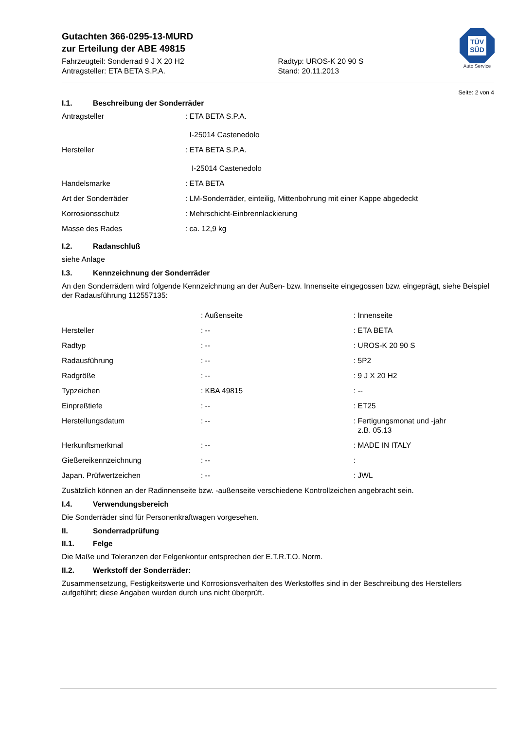TÜV
SÜD
Auto Service
Gutachten 366-0295-13-MURD
zur Erteilung der ABE 49815
Fahrzeugteil: Sonderrad 9 J X 20 H2
Antragsteller: ETA BETA S.P.A.
Radtyp: UROS-K 20 90 S
Stand: 20.11.2013
Seite: 2 von 4
I.1. Beschreibung der Sonderräder
| Antragsteller | : ETA BETA S.P.A. I-25014 Castenedolo |
| Hersteller | : ETA BETA S.P.A. I-25014 Castenedolo |
| Handelsmarke | : ETA BETA |
| Art der Sonderräder | : LM-Sonderräder, einteilig, Mittenbohrung mit einer Kappe abgedeckt |
| Korrosionsschutz | : Mehrschicht-Einbrennlackierung |
| Masse des Rades | : ca. 12,9 kg |
I.2. Radanschluß
siehe Anlage
I.3. Kennzeichnung der Sonderräder
An den Sonderrädern wird folgende Kennzeichnung an der Außen- bzw. Innenseite eingegossen bzw. eingeprägt, siehe Beispiel der Radausführung 112557135:
| | : Außenseite | : Innenseite |
| Hersteller | : -- | : ETA BETA |
| Radtyp | : -- | : UROS-K 20 90 S |
| Radausführung | : -- | : 5P2 |
| Radgröße | : -- | : 9 J X 20 H2 |
| Typzeichen | : KBA 49815 | : -- |
| Einpreßtiefe | : -- | : ET25 |
| Herstellungsdatum | : -- | : Fertigungsmonat und -jahr z.B. 05.13 |
| Herkunftsmerkmal | : -- | : MADE IN ITALY |
| Gießereikennzeichnung | : -- | : |
| Japan. Prüfwertzeichen | : -- | : JWL |
Zusätzlich können an der Radinnenseite bzw. -außenseite verschiedene Kontrollzeichen angebracht sein.
I.4. Verwendungsbereich
Die Sonderräder sind für Personenkraftwagen vorgesehen.
II. Sonderradprüfung
II.1. Felge
Die Maße und Toleranzen der Felgenkontur entsprechen der E.T.R.T.O. Norm.
II.2. Werkstoff der Sonderräder:
Zusammensetzung, Festigkeitswerte und Korrosionsverhalten des Werkstoffes sind in der Beschreibung des Herstellers aufgeführt; diese Angaben wurden durch uns nicht überprüft.